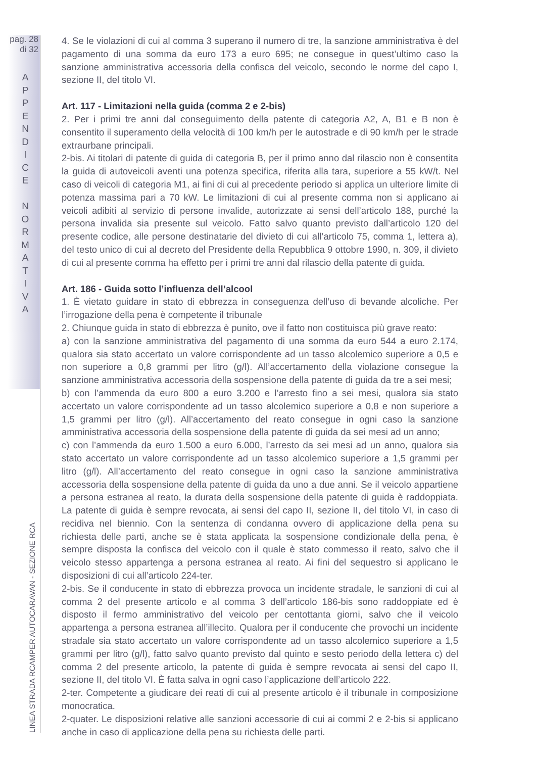pag. 28
di 32
A
P
P
E
N
D
I
C
E
N
O
R
M
A
T
I
V
A
LINEA STRADA RCAMPER AUTOCARAVAN - SEZIONE RCA
4. Se le violazioni di cui al comma 3 superano il numero di tre, la sanzione amministrativa è del pagamento di una somma da euro 173 a euro 695; ne consegue in quest’ultimo caso la sanzione amministrativa accessoria della confisca del veicolo, secondo le norme del capo I, sezione II, del titolo VI.
Art. 117 - Limitazioni nella guida (comma 2 e 2-bis)
2. Per i primi tre anni dal conseguimento della patente di categoria A2, A, B1 e B non è consentito il superamento della velocità di 100 km/h per le autostrade e di 90 km/h per le strade extraurbane principali.
2-bis. Ai titolari di patente di guida di categoria B, per il primo anno dal rilascio non è consentita la guida di autoveicoli aventi una potenza specifica, riferita alla tara, superiore a 55 kW/t. Nel caso di veicoli di categoria M1, ai fini di cui al precedente periodo si applica un ulteriore limite di potenza massima pari a 70 kW. Le limitazioni di cui al presente comma non si applicano ai veicoli adibiti al servizio di persone invalide, autorizzate ai sensi dell’articolo 188, purché la persona invalida sia presente sul veicolo. Fatto salvo quanto previsto dall’articolo 120 del presente codice, alle persone destinatarie del divieto di cui all’articolo 75, comma 1, lettera a), del testo unico di cui al decreto del Presidente della Repubblica 9 ottobre 1990, n. 309, il divieto di cui al presente comma ha effetto per i primi tre anni dal rilascio della patente di guida.
Art. 186 - Guida sotto l’influenza dell’alcool
1. È vietato guidare in stato di ebbrezza in conseguenza dell’uso di bevande alcoliche. Per l’irrogazione della pena è competente il tribunale
2. Chiunque guida in stato di ebbrezza è punito, ove il fatto non costituisca più grave reato:
a) con la sanzione amministrativa del pagamento di una somma da euro 544 a euro 2.174, qualora sia stato accertato un valore corrispondente ad un tasso alcolemico superiore a 0,5 e non superiore a 0,8 grammi per litro (g/l). All’accertamento della violazione consegue la sanzione amministrativa accessoria della sospensione della patente di guida da tre a sei mesi;
b) con l’ammenda da euro 800 a euro 3.200 e l’arresto fino a sei mesi, qualora sia stato accertato un valore corrispondente ad un tasso alcolemico superiore a 0,8 e non superiore a 1,5 grammi per litro (g/l). All’accertamento del reato consegue in ogni caso la sanzione amministrativa accessoria della sospensione della patente di guida da sei mesi ad un anno;
c) con l’ammenda da euro 1.500 a euro 6.000, l’arresto da sei mesi ad un anno, qualora sia stato accertato un valore corrispondente ad un tasso alcolemico superiore a 1,5 grammi per litro (g/l). All’accertamento del reato consegue in ogni caso la sanzione amministrativa accessoria della sospensione della patente di guida da uno a due anni. Se il veicolo appartiene a persona estranea al reato, la durata della sospensione della patente di guida è raddoppiata. La patente di guida è sempre revocata, ai sensi del capo II, sezione II, del titolo VI, in caso di recidiva nel biennio. Con la sentenza di condanna ovvero di applicazione della pena su richiesta delle parti, anche se è stata applicata la sospensione condizionale della pena, è sempre disposta la confisca del veicolo con il quale è stato commesso il reato, salvo che il veicolo stesso appartenga a persona estranea al reato. Ai fini del sequestro si applicano le disposizioni di cui all’articolo 224-ter.
2-bis. Se il conducente in stato di ebbrezza provoca un incidente stradale, le sanzioni di cui al comma 2 del presente articolo e al comma 3 dell’articolo 186-bis sono raddoppiate ed è disposto il fermo amministrativo del veicolo per centottanta giorni, salvo che il veicolo appartenga a persona estranea all’illecito. Qualora per il conducente che provochi un incidente stradale sia stato accertato un valore corrispondente ad un tasso alcolemico superiore a 1,5 grammi per litro (g/l), fatto salvo quanto previsto dal quinto e sesto periodo della lettera c) del comma 2 del presente articolo, la patente di guida è sempre revocata ai sensi del capo II, sezione II, del titolo VI. È fatta salva in ogni caso l’applicazione dell’articolo 222.
2-ter. Competente a giudicare dei reati di cui al presente articolo è il tribunale in composizione monocratica.
2-quater. Le disposizioni relative alle sanzioni accessorie di cui ai commi 2 e 2-bis si applicano anche in caso di applicazione della pena su richiesta delle parti.